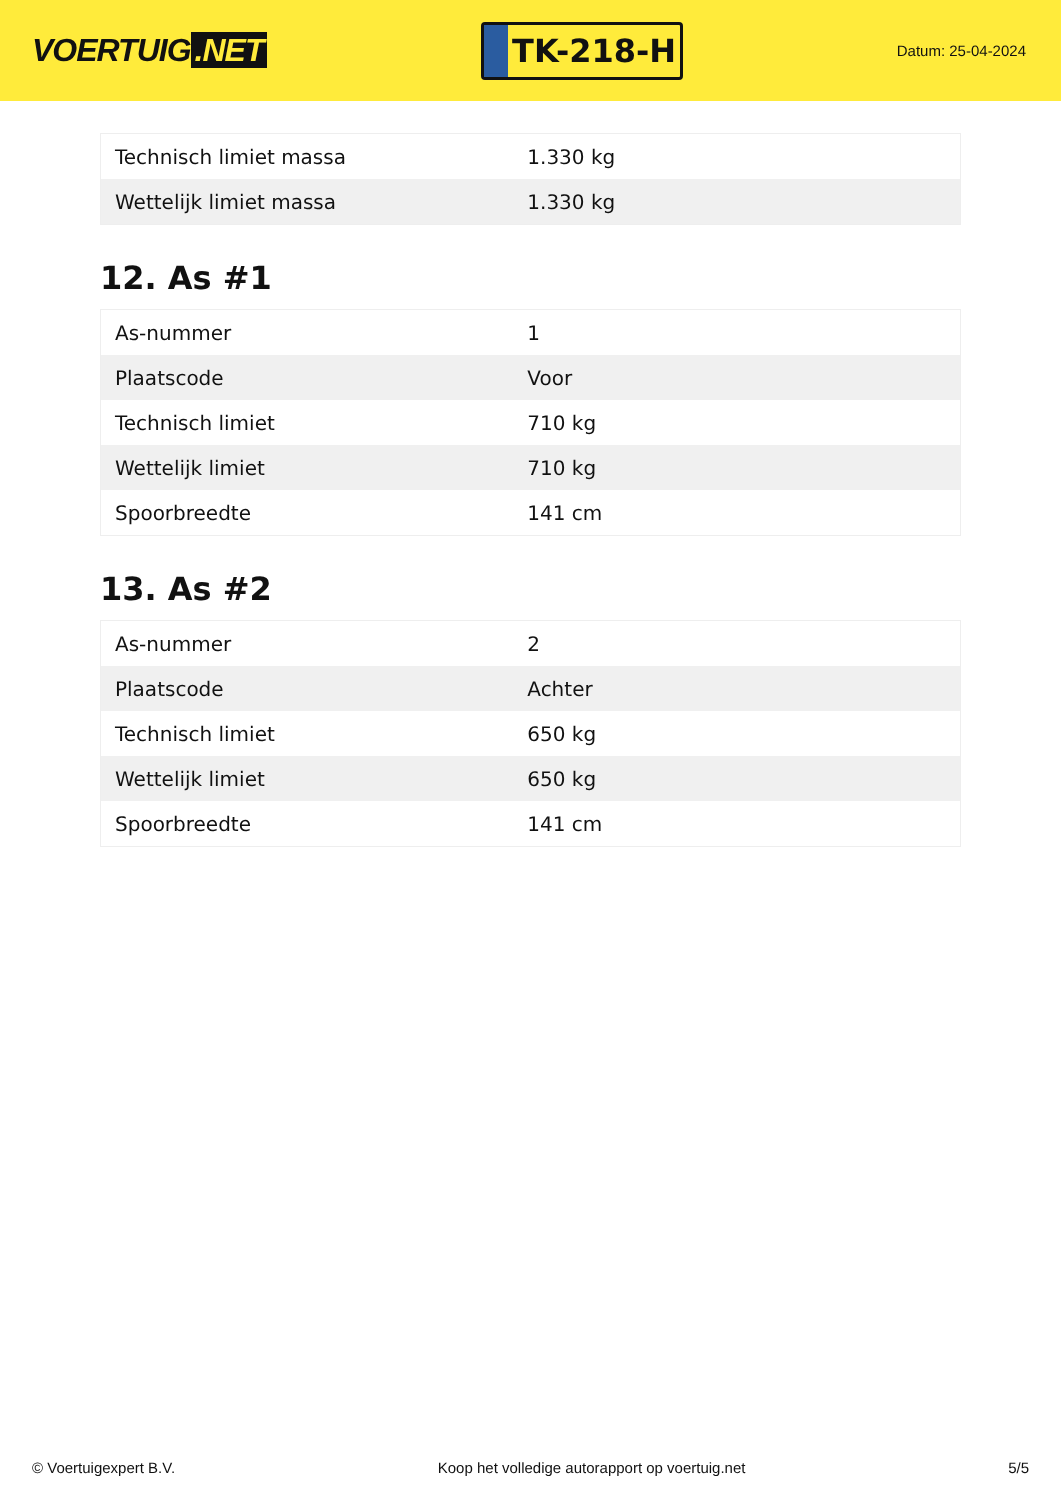VOERTUIG.NET
TK-218-H
Datum: 25-04-2024
| Technisch limiet massa | 1.330 kg |
| Wettelijk limiet massa | 1.330 kg |
12. As #1
| As-nummer | 1 |
| Plaatscode | Voor |
| Technisch limiet | 710 kg |
| Wettelijk limiet | 710 kg |
| Spoorbreedte | 141 cm |
13. As #2
| As-nummer | 2 |
| Plaatscode | Achter |
| Technisch limiet | 650 kg |
| Wettelijk limiet | 650 kg |
| Spoorbreedte | 141 cm |
© Voertuigexpert B.V. Koop het volledige autorapport op voertuig.net 5/5